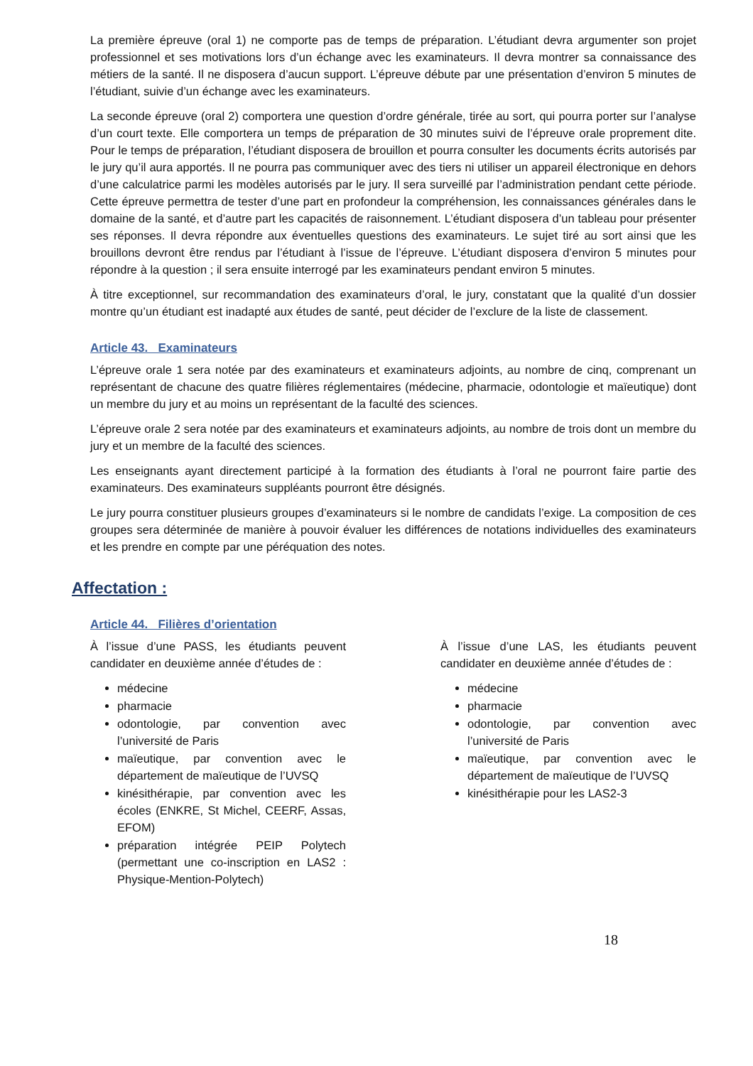La première épreuve (oral 1) ne comporte pas de temps de préparation. L’étudiant devra argumenter son projet professionnel et ses motivations lors d’un échange avec les examinateurs. Il devra montrer sa connaissance des métiers de la santé. Il ne disposera d’aucun support. L’épreuve débute par une présentation d’environ 5 minutes de l’étudiant, suivie d’un échange avec les examinateurs.
La seconde épreuve (oral 2) comportera une question d’ordre générale, tirée au sort, qui pourra porter sur l’analyse d’un court texte. Elle comportera un temps de préparation de 30 minutes suivi de l’épreuve orale proprement dite. Pour le temps de préparation, l’étudiant disposera de brouillon et pourra consulter les documents écrits autorisés par le jury qu’il aura apportés. Il ne pourra pas communiquer avec des tiers ni utiliser un appareil électronique en dehors d’une calculatrice parmi les modèles autorisés par le jury. Il sera surveillé par l’administration pendant cette période. Cette épreuve permettra de tester d’une part en profondeur la compréhension, les connaissances générales dans le domaine de la santé, et d’autre part les capacités de raisonnement. L’étudiant disposera d’un tableau pour présenter ses réponses. Il devra répondre aux éventuelles questions des examinateurs. Le sujet tiré au sort ainsi que les brouillons devront être rendus par l’étudiant à l’issue de l’épreuve. L’étudiant disposera d’environ 5 minutes pour répondre à la question ; il sera ensuite interrogé par les examinateurs pendant environ 5 minutes.
À titre exceptionnel, sur recommandation des examinateurs d’oral, le jury, constatant que la qualité d’un dossier montre qu’un étudiant est inadapté aux études de santé, peut décider de l’exclure de la liste de classement.
Article 43. Examinateurs
L’épreuve orale 1 sera notée par des examinateurs et examinateurs adjoints, au nombre de cinq, comprenant un représentant de chacune des quatre filières réglementaires (médecine, pharmacie, odontologie et maïeutique) dont un membre du jury et au moins un représentant de la faculté des sciences.
L’épreuve orale 2 sera notée par des examinateurs et examinateurs adjoints, au nombre de trois dont un membre du jury et un membre de la faculté des sciences.
Les enseignants ayant directement participé à la formation des étudiants à l’oral ne pourront faire partie des examinateurs. Des examinateurs suppléants pourront être désignés.
Le jury pourra constituer plusieurs groupes d’examinateurs si le nombre de candidats l’exige. La composition de ces groupes sera déterminée de manière à pouvoir évaluer les différences de notations individuelles des examinateurs et les prendre en compte par une péréquation des notes.
Affectation :
Article 44. Filières d’orientation
À l’issue d’une PASS, les étudiants peuvent candidater en deuxième année d’études de :
médecine
pharmacie
odontologie, par convention avec l’université de Paris
maïeutique, par convention avec le département de maïeutique de l’UVSQ
kinésithérapie, par convention avec les écoles (ENKRE, St Michel, CEERF, Assas, EFOM)
préparation intégrée PEIP Polytech (permettant une co-inscription en LAS2 : Physique-Mention-Polytech)
À l’issue d’une LAS, les étudiants peuvent candidater en deuxième année d’études de :
médecine
pharmacie
odontologie, par convention avec l’université de Paris
maïeutique, par convention avec le département de maïeutique de l’UVSQ
kinésithérapie pour les LAS2-3
18